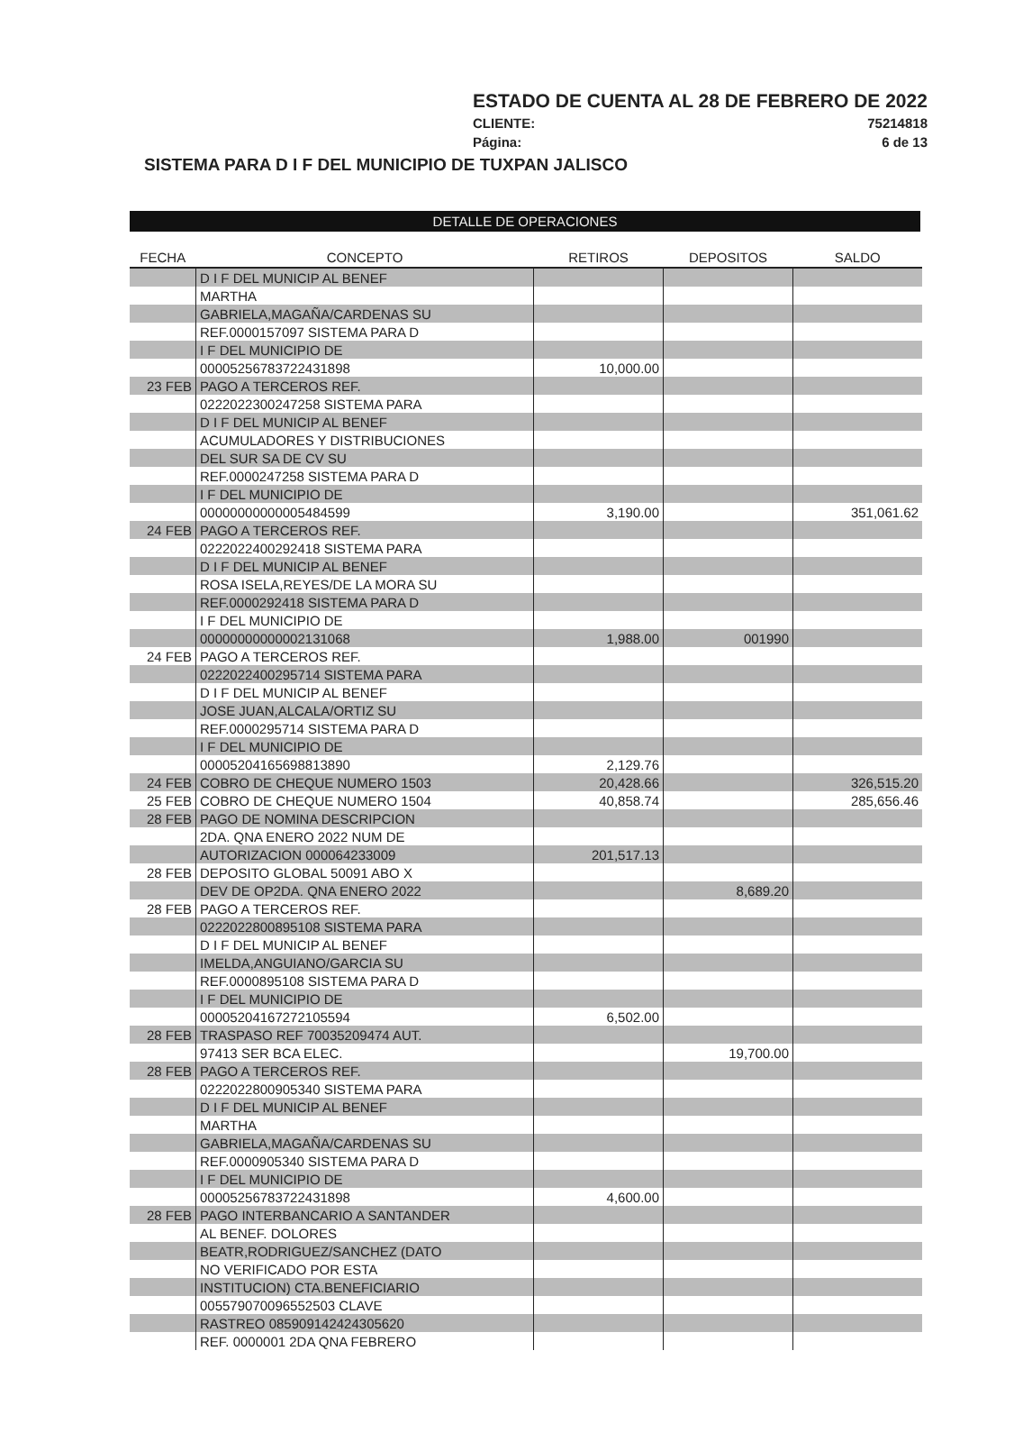ESTADO DE CUENTA AL 28 DE FEBRERO DE 2022
CLIENTE: 75214818
Página: 6 de 13
SISTEMA PARA D I F DEL MUNICIPIO DE TUXPAN JALISCO
DETALLE DE OPERACIONES
| FECHA | CONCEPTO | RETIROS | DEPOSITOS | SALDO |
| --- | --- | --- | --- | --- |
| | D I F DEL MUNICIP AL BENEF | | | |
| | MARTHA | | | |
| | GABRIELA,MAGAÑA/CARDENAS SU | | | |
| | REF.0000157097 SISTEMA PARA D | | | |
| | I F DEL MUNICIPIO DE | | | |
| | 00005256783722431898 | 10,000.00 | | |
| 23 FEB | PAGO A TERCEROS REF. | | | |
| | 0222022300247258 SISTEMA PARA | | | |
| | D I F DEL MUNICIP AL BENEF | | | |
| | ACUMULADORES Y DISTRIBUCIONES | | | |
| | DEL SUR SA DE CV SU | | | |
| | REF.0000247258 SISTEMA PARA D | | | |
| | I F DEL MUNICIPIO DE | | | |
| | 00000000000005484599 | 3,190.00 | | 351,061.62 |
| 24 FEB | PAGO A TERCEROS REF. | | | |
| | 0222022400292418 SISTEMA PARA | | | |
| | D I F DEL MUNICIP AL BENEF | | | |
| | ROSA ISELA,REYES/DE LA MORA SU | | | |
| | REF.0000292418 SISTEMA PARA D | | | |
| | I F DEL MUNICIPIO DE | | | |
| | 00000000000002131068 | 1,988.00 | 001990 | |
| 24 FEB | PAGO A TERCEROS REF. | | | |
| | 0222022400295714 SISTEMA PARA | | | |
| | D I F DEL MUNICIP AL BENEF | | | |
| | JOSE JUAN,ALCALA/ORTIZ SU | | | |
| | REF.0000295714 SISTEMA PARA D | | | |
| | I F DEL MUNICIPIO DE | | | |
| | 00005204165698813890 | 2,129.76 | | |
| 24 FEB | COBRO DE CHEQUE NUMERO 1503 | 20,428.66 | | 326,515.20 |
| 25 FEB | COBRO DE CHEQUE NUMERO 1504 | 40,858.74 | | 285,656.46 |
| 28 FEB | PAGO DE NOMINA DESCRIPCION | | | |
| | 2DA. QNA ENERO 2022 NUM DE | | | |
| | AUTORIZACION 000064233009 | 201,517.13 | | |
| 28 FEB | DEPOSITO GLOBAL 50091 ABO X | | | |
| | DEV DE OP2DA. QNA ENERO 2022 | | 8,689.20 | |
| 28 FEB | PAGO A TERCEROS REF. | | | |
| | 0222022800895108 SISTEMA PARA | | | |
| | D I F DEL MUNICIP AL BENEF | | | |
| | IMELDA,ANGUIANO/GARCIA SU | | | |
| | REF.0000895108 SISTEMA PARA D | | | |
| | I F DEL MUNICIPIO DE | | | |
| | 00005204167272105594 | 6,502.00 | | |
| 28 FEB | TRASPASO REF 70035209474 AUT. | | | |
| | 97413 SER BCA ELEC. | | 19,700.00 | |
| 28 FEB | PAGO A TERCEROS REF. | | | |
| | 0222022800905340 SISTEMA PARA | | | |
| | D I F DEL MUNICIP AL BENEF | | | |
| | MARTHA | | | |
| | GABRIELA,MAGAÑA/CARDENAS SU | | | |
| | REF.0000905340 SISTEMA PARA D | | | |
| | I F DEL MUNICIPIO DE | | | |
| | 00005256783722431898 | 4,600.00 | | |
| 28 FEB | PAGO INTERBANCARIO A SANTANDER | | | |
| | AL BENEF. DOLORES | | | |
| | BEATR,RODRIGUEZ/SANCHEZ (DATO | | | |
| | NO VERIFICADO POR ESTA | | | |
| | INSTITUCION) CTA.BENEFICIARIO | | | |
| | 005579070096552503 CLAVE | | | |
| | RASTREO 085909142424305620 | | | |
| | REF. 0000001 2DA QNA FEBRERO | | | |